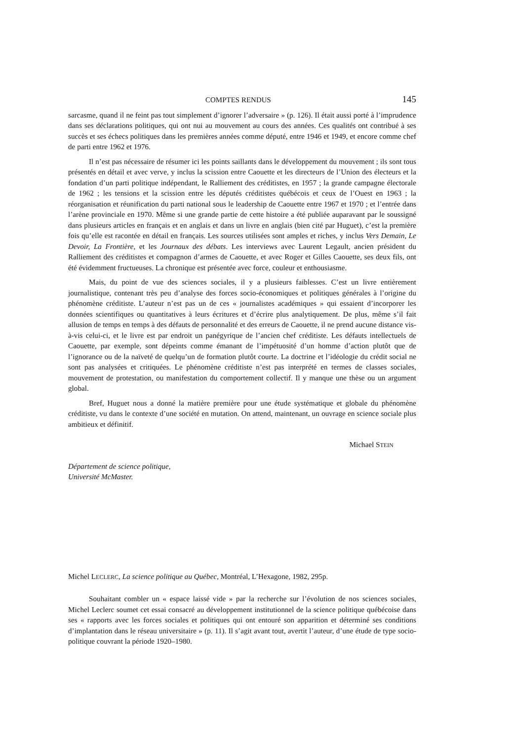COMPTES RENDUS 145
sarcasme, quand il ne feint pas tout simplement d’ignorer l’adversaire » (p. 126). Il était aussi porté à l’imprudence dans ses déclarations politiques, qui ont nui au mouvement au cours des années. Ces qualités ont contribué à ses succès et ses échecs politiques dans les premières années comme député, entre 1946 et 1949, et encore comme chef de parti entre 1962 et 1976.
Il n’est pas nécessaire de résumer ici les points saillants dans le développement du mouvement ; ils sont tous présentés en détail et avec verve, y inclus la scission entre Caouette et les directeurs de l’Union des électeurs et la fondation d’un parti politique indépendant, le Ralliement des créditistes, en 1957 ; la grande campagne électorale de 1962 ; les tensions et la scission entre les députés créditistes québécois et ceux de l’Ouest en 1963 ; la réorganisation et réunification du parti national sous le leadership de Caouette entre 1967 et 1970 ; et l’entrée dans l’arène provinciale en 1970. Même si une grande partie de cette histoire a été publiée auparavant par le soussigné dans plusieurs articles en français et en anglais et dans un livre en anglais (bien cité par Huguet), c’est la première fois qu’elle est racontée en détail en français. Les sources utilisées sont amples et riches, y inclus Vers Demain, Le Devoir, La Frontière, et les Journaux des débats. Les interviews avec Laurent Legault, ancien président du Ralliement des créditistes et compagnon d’armes de Caouette, et avec Roger et Gilles Caouette, ses deux fils, ont été évidemment fructueuses. La chronique est présentée avec force, couleur et enthousiasme.
Mais, du point de vue des sciences sociales, il y a plusieurs faiblesses. C’est un livre entièrement journalistique, contenant très peu d’analyse des forces socio-économiques et politiques générales à l’origine du phénomène créditiste. L’auteur n’est pas un de ces « journalistes académiques » qui essaient d’incorporer les données scientifiques ou quantitatives à leurs écritures et d’écrire plus analytiquement. De plus, même s’il fait allusion de temps en temps à des défauts de personnalité et des erreurs de Caouette, il ne prend aucune distance vis-à-vis celui-ci, et le livre est par endroit un panégyrique de l’ancien chef créditiste. Les défauts intellectuels de Caouette, par exemple, sont dépeints comme émanant de l’impétuosité d’un homme d’action plutôt que de l’ignorance ou de la naïveté de quelqu’un de formation plutôt courte. La doctrine et l’idéologie du crédit social ne sont pas analysées et critiquées. Le phénomène créditiste n’est pas interprété en termes de classes sociales, mouvement de protestation, ou manifestation du comportement collectif. Il y manque une thèse ou un argument global.
Bref, Huguet nous a donné la matière première pour une étude systématique et globale du phénomène créditiste, vu dans le contexte d’une société en mutation. On attend, maintenant, un ouvrage en science sociale plus ambitieux et définitif.
Michael STEIN
Département de science politique,
Université McMaster.
Michel LECLERC, La science politique au Québec, Montréal, L’Hexagone, 1982, 295p.
Souhaitant combler un « espace laissé vide » par la recherche sur l’évolution de nos sciences sociales, Michel Leclerc soumet cet essai consacré au développement institutionnel de la science politique québécoise dans ses « rapports avec les forces sociales et politiques qui ont entouré son apparition et déterminé ses conditions d’implantation dans le réseau universitaire » (p. 11). Il s’agit avant tout, avertit l’auteur, d’une étude de type socio-politique couvrant la période 1920–1980.